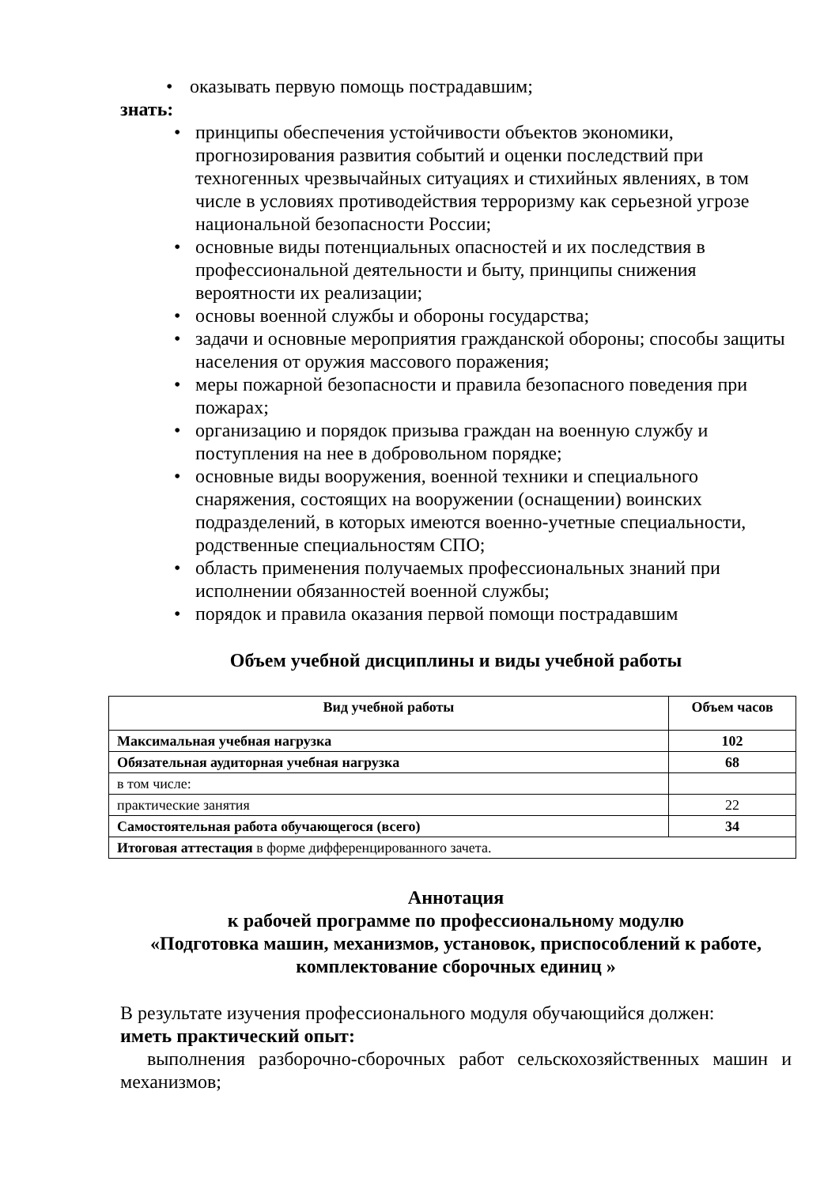• оказывать первую помощь пострадавшим;
знать:
• принципы обеспечения устойчивости объектов экономики, прогнозирования развития событий и оценки последствий при техногенных чрезвычайных ситуациях и стихийных явлениях, в том числе в условиях противодействия терроризму как серьезной угрозе национальной безопасности России;
• основные виды потенциальных опасностей и их последствия в профессиональной деятельности и быту, принципы снижения вероятности их реализации;
• основы военной службы и обороны государства;
• задачи и основные мероприятия гражданской обороны; способы защиты населения от оружия массового поражения;
• меры пожарной безопасности и правила безопасного поведения при пожарах;
• организацию и порядок призыва граждан на военную службу и поступления на нее в добровольном порядке;
• основные виды вооружения, военной техники и специального снаряжения, состоящих на вооружении (оснащении) воинских подразделений, в которых имеются военно-учетные специальности, родственные специальностям СПО;
• область применения получаемых профессиональных знаний при исполнении обязанностей военной службы;
• порядок и правила оказания первой помощи пострадавшим
Объем учебной дисциплины и виды учебной работы
| Вид учебной работы | Объем часов |
| --- | --- |
| Максимальная учебная нагрузка | 102 |
| Обязательная аудиторная учебная нагрузка | 68 |
| в том числе: | |
| практические занятия | 22 |
| Самостоятельная работа обучающегося (всего) | 34 |
| Итоговая аттестация в форме дифференцированного зачета. | |
Аннотация
к рабочей программе по профессиональному модулю
«Подготовка машин, механизмов, установок, приспособлений к работе, комплектование сборочных единиц »
В результате изучения профессионального модуля обучающийся должен:
иметь практический опыт:
выполнения разборочно-сборочных работ сельскохозяйственных машин и механизмов;